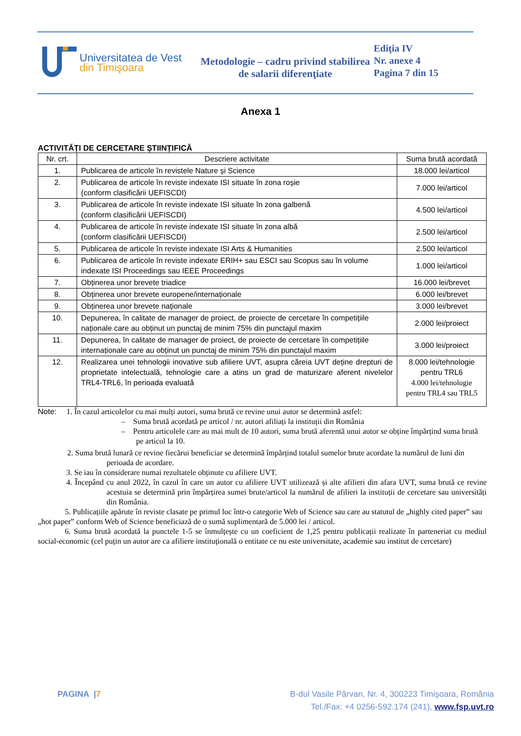Universitatea de Vest
din Timişoara
Metodologie – cadru privind stabilirea de salarii diferenţiate
Ediţia IV
Nr. anexe 4
Pagina 7 din 15
Anexa 1
ACTIVITĂȚI DE CERCETARE ȘTIINȚIFICĂ
| Nr. crt. | Descriere activitate | Suma brută acordată |
| --- | --- | --- |
| 1. | Publicarea de articole în revistele Nature și Science | 18.000 lei/articol |
| 2. | Publicarea de articole în reviste indexate ISI situate în zona roșie (conform clasificării UEFISCDI) | 7.000 lei/articol |
| 3. | Publicarea de articole în reviste indexate ISI situate în zona galbenă (conform clasificării UEFISCDI) | 4.500 lei/articol |
| 4. | Publicarea de articole în reviste indexate ISI situate în zona albă (conform clasificării UEFISCDI) | 2.500 lei/articol |
| 5. | Publicarea de articole în reviste indexate ISI Arts & Humanities | 2.500 lei/articol |
| 6. | Publicarea de articole în reviste indexate ERIH+ sau ESCI sau Scopus sau în volume indexate ISI Proceedings sau IEEE Proceedings | 1.000 lei/articol |
| 7. | Obținerea unor brevete triadice | 16.000 lei/brevet |
| 8. | Obținerea unor brevete europene/internaționale | 6.000 lei/brevet |
| 9. | Obținerea unor brevete naționale | 3.000 lei/brevet |
| 10. | Depunerea, în calitate de manager de proiect, de proiecte de cercetare în competițiile naționale care au obținut un punctaj de minim 75% din punctajul maxim | 2.000 lei/proiect |
| 11. | Depunerea, în calitate de manager de proiect, de proiecte de cercetare în competițiile internaționale care au obținut un punctaj de minim 75% din punctajul maxim | 3.000 lei/proiect |
| 12. | Realizarea unei tehnologii inovative sub afiliere UVT, asupra căreia UVT deține drepturi de proprietate intelectuală, tehnologie care a atins un grad de maturizare aferent nivelelor TRL4-TRL6, în perioada evaluată | 8.000 lei/tehnologie pentru TRL6 4.000 lei/tehnologie pentru TRL4 sau TRL5 |
Note: 1. În cazul articolelor cu mai mulți autori, suma brută ce revine unui autor se determină astfel:
– Suma brută acordată pe articol / nr. autori afiliați la instituții din România
– Pentru articolele care au mai mult de 10 autori, suma brută aferentă unui autor se obține împărțind suma brută pe articol la 10.
2. Suma brută lunară ce revine fiecărui beneficiar se determină împărțind totalul sumelor brute acordate la numărul de luni din perioada de acordare.
3. Se iau în considerare numai rezultatele obținute cu afiliere UVT.
4. Începând cu anul 2022, în cazul în care un autor cu afiliere UVT utilizează și alte afilieri din afara UVT, suma brută ce revine acestuia se determină prin împărțirea sumei brute/articol la numărul de afilieri la instituții de cercetare sau universități din România.
5. Publicațiile apărute în reviste clasate pe primul loc într-o categorie Web of Science sau care au statutul de „highly cited paper” sau „hot paper” conform Web of Science beneficiază de o sumă suplimentară de 5.000 lei / articol.
6. Suma brută acordată la punctele 1-5 se înmulțește cu un coeficient de 1,25 pentru publicații realizate în parteneriat cu mediul social-economic (cel puțin un autor are ca afiliere instituțională o entitate ce nu este universitate, academie sau institut de cercetare)
PAGINA |7 B-dul Vasile Pârvan, Nr. 4, 300223 Timişoara, România
Tel./Fax: +4 0256-592.174 (241), www.fsp.uvt.ro